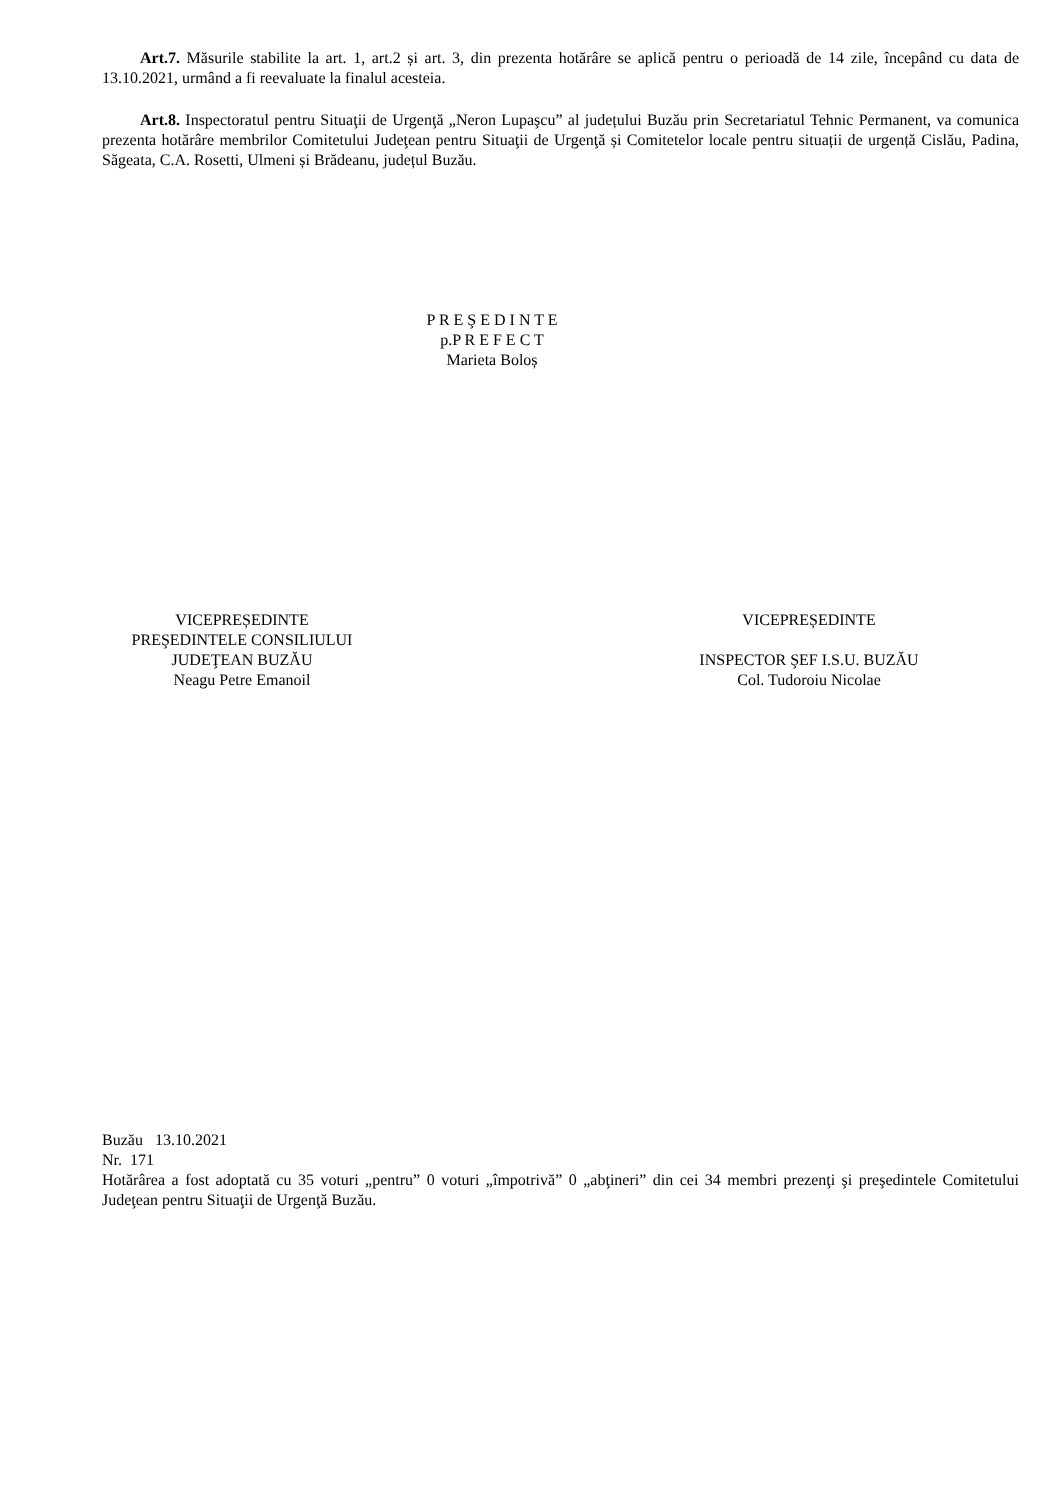Art.7. Măsurile stabilite la art. 1, art.2 și art. 3, din prezenta hotărâre se aplică pentru o perioadă de 14 zile, începând cu data de 13.10.2021, urmând a fi reevaluate la finalul acesteia.
Art.8. Inspectoratul pentru Situaţii de Urgenţă „Neron Lupaşcu” al județului Buzău prin Secretariatul Tehnic Permanent, va comunica prezenta hotărâre membrilor Comitetului Judeţean pentru Situaţii de Urgenţă și Comitetelor locale pentru situații de urgență Cislău, Padina, Săgeata, C.A. Rosetti, Ulmeni și Brădeanu, județul Buzău.
P R E Ş E D I N T E
p.P R E F E C T
Marieta Boloș
VICEPREȘEDINTE
PREŞEDINTELE CONSILIULUI
JUDEŢEAN BUZĂU
Neagu Petre Emanoil
VICEPREȘEDINTE
INSPECTOR ŞEF I.S.U. BUZĂU
Col. Tudoroiu Nicolae
Buzău 13.10.2021
Nr. 171
Hotărârea a fost adoptată cu 35 voturi „pentru” 0 voturi „împotrivă” 0 „abţineri” din cei 34 membri prezenţi şi preşedintele Comitetului Judeţean pentru Situaţii de Urgenţă Buzău.